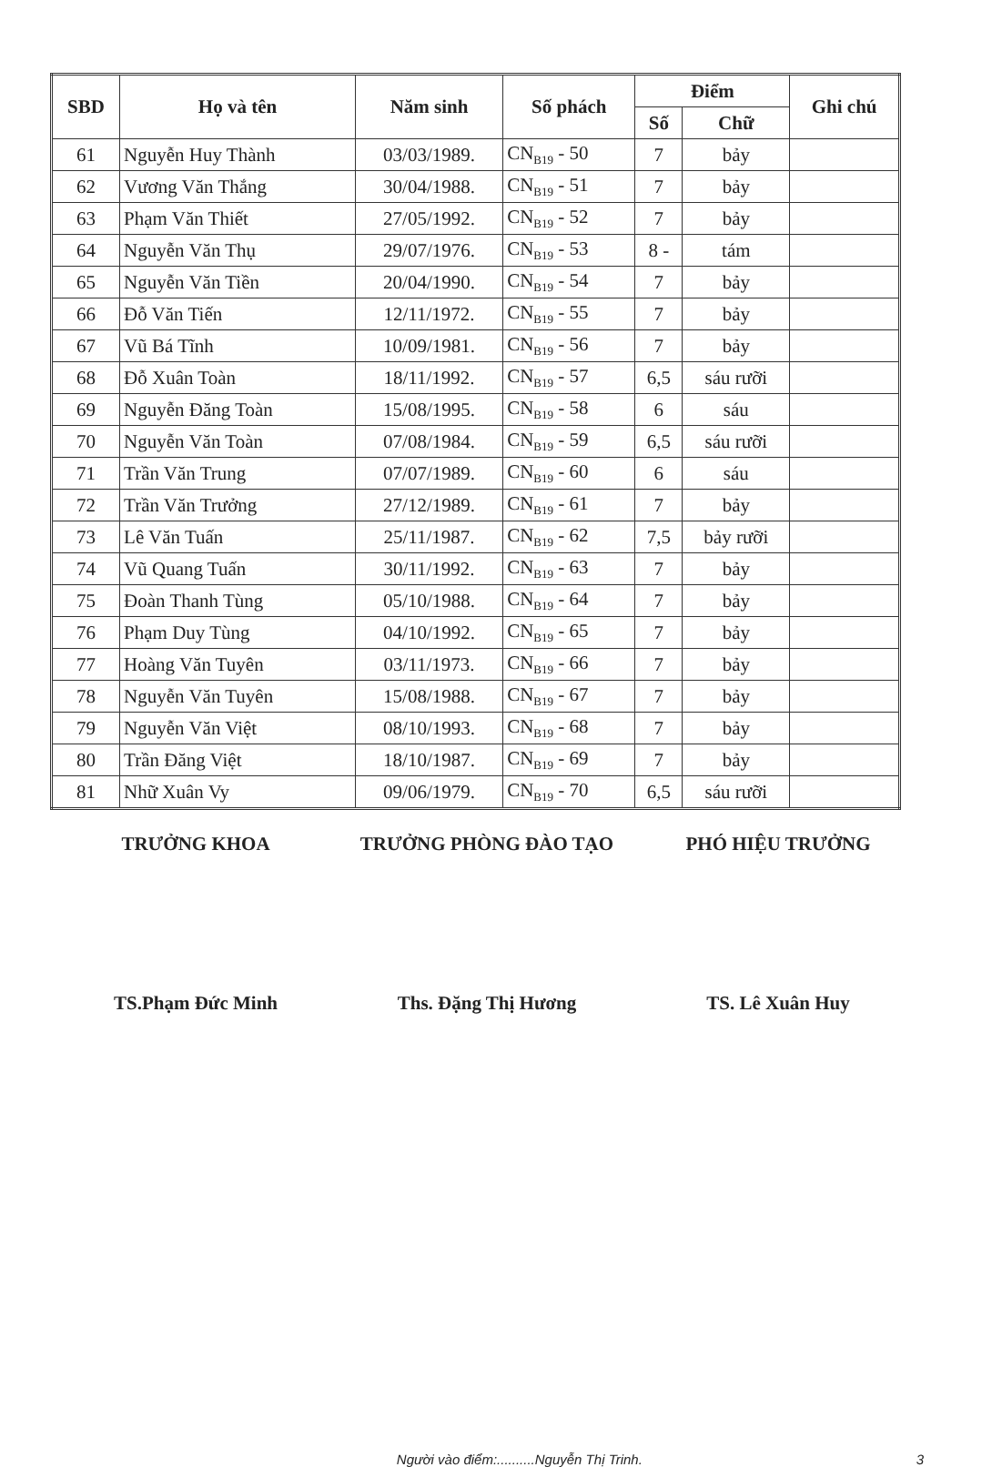| SBD | Họ và tên | Năm sinh | Số phách | Điểm | | Ghi chú |
| --- | --- | --- | --- | --- | --- | --- |
| | | | | Số | Chữ | |
| 61 | Nguyễn Huy Thành | 03/03/1989. | CN<sub>B19</sub> - 50 | 7 | bảy | |
| 62 | Vương Văn Thắng | 30/04/1988. | CN<sub>B19</sub> - 51 | 7 | bảy | |
| 63 | Phạm Văn Thiết | 27/05/1992. | CN<sub>B19</sub> - 52 | 7 | bảy | |
| 64 | Nguyễn Văn Thụ | 29/07/1976. | CN<sub>B19</sub> - 53 | 8 - | tám | |
| 65 | Nguyễn Văn Tiền | 20/04/1990. | CN<sub>B19</sub> - 54 | 7 | bảy | |
| 66 | Đỗ Văn Tiến | 12/11/1972. | CN<sub>B19</sub> - 55 | 7 | bảy | |
| 67 | Vũ Bá Tĩnh | 10/09/1981. | CN<sub>B19</sub> - 56 | 7 | bảy | |
| 68 | Đỗ Xuân Toàn | 18/11/1992. | CN<sub>B19</sub> - 57 | 6,5 | sáu rưỡi | |
| 69 | Nguyễn Đăng Toàn | 15/08/1995. | CN<sub>B19</sub> - 58 | 6 | sáu | |
| 70 | Nguyễn Văn Toàn | 07/08/1984. | CN<sub>B19</sub> - 59 | 6,5 | sáu rưỡi | |
| 71 | Trần Văn Trung | 07/07/1989. | CN<sub>B19</sub> - 60 | 6 | sáu | |
| 72 | Trần Văn Trưởng | 27/12/1989. | CN<sub>B19</sub> - 61 | 7 | bảy | |
| 73 | Lê Văn Tuấn | 25/11/1987. | CN<sub>B19</sub> - 62 | 7,5 | bảy rưỡi | |
| 74 | Vũ Quang Tuấn | 30/11/1992. | CN<sub>B19</sub> - 63 | 7 | bảy | |
| 75 | Đoàn Thanh Tùng | 05/10/1988. | CN<sub>B19</sub> - 64 | 7 | bảy | |
| 76 | Phạm Duy Tùng | 04/10/1992. | CN<sub>B19</sub> - 65 | 7 | bảy | |
| 77 | Hoàng Văn Tuyên | 03/11/1973. | CN<sub>B19</sub> - 66 | 7 | bảy | |
| 78 | Nguyễn Văn Tuyên | 15/08/1988. | CN<sub>B19</sub> - 67 | 7 | bảy | |
| 79 | Nguyễn Văn Việt | 08/10/1993. | CN<sub>B19</sub> - 68 | 7 | bảy | |
| 80 | Trần Đăng Việt | 18/10/1987. | CN<sub>B19</sub> - 69 | 7 | bảy | |
| 81 | Nhữ Xuân Vy | 09/06/1979. | CN<sub>B19</sub> - 70 | 6,5 | sáu rưỡi | |
TRƯỞNG KHOA TRƯỞNG PHÒNG ĐÀO TẠO PHÓ HIỆU TRƯỞNG
TS.Phạm Đức Minh Ths. Đặng Thị Hương TS. Lê Xuân Huy
Người vào điểm:..........Nguyễn Thị Trinh. 3